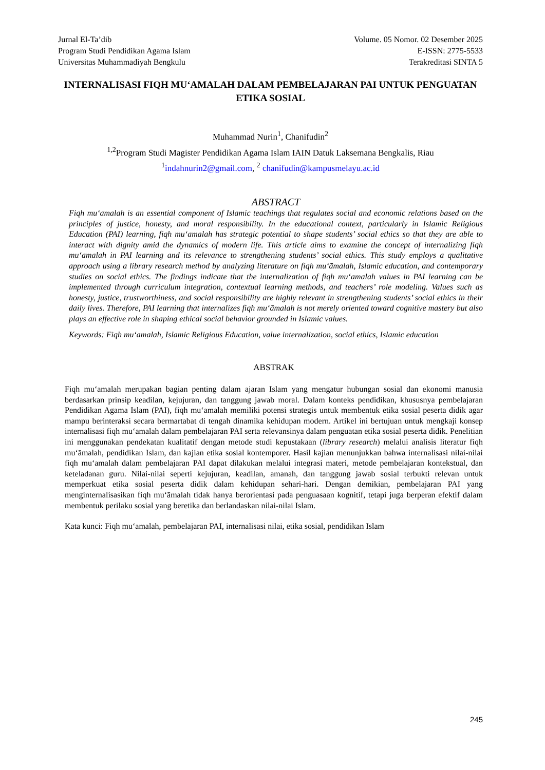Jurnal El-Ta’dib
Program Studi Pendidikan Agama Islam
Universitas Muhammadiyah Bengkulu
Volume. 05 Nomor. 02 Desember 2025
E-ISSN: 2775-5533
Terakreditasi SINTA 5
INTERNALISASI FIQH MU‘AMALAH DALAM PEMBELAJARAN PAI UNTUK PENGUATAN ETIKA SOSIAL
Muhammad Nurin<sup>1</sup>, Chanifudin<sup>2</sup>
<sup>1,2</sup>Program Studi Magister Pendidikan Agama Islam IAIN Datuk Laksemana Bengkalis, Riau
<sup>1</sup> indahnurin2@gmail.com, <sup>2</sup> chanifudin@kampusmelayu.ac.id
ABSTRACT
Fiqh mu‘amalah is an essential component of Islamic teachings that regulates social and economic relations based on the principles of justice, honesty, and moral responsibility. In the educational context, particularly in Islamic Religious Education (PAI) learning, fiqh mu‘amalah has strategic potential to shape students’ social ethics so that they are able to interact with dignity amid the dynamics of modern life. This article aims to examine the concept of internalizing fiqh mu‘amalah in PAI learning and its relevance to strengthening students’ social ethics. This study employs a qualitative approach using a library research method by analyzing literature on fiqh mu‘āmalah, Islamic education, and contemporary studies on social ethics. The findings indicate that the internalization of fiqh mu‘amalah values in PAI learning can be implemented through curriculum integration, contextual learning methods, and teachers’ role modeling. Values such as honesty, justice, trustworthiness, and social responsibility are highly relevant in strengthening students’ social ethics in their daily lives. Therefore, PAI learning that internalizes fiqh mu‘āmalah is not merely oriented toward cognitive mastery but also plays an effective role in shaping ethical social behavior grounded in Islamic values.
Keywords: Fiqh mu‘amalah, Islamic Religious Education, value internalization, social ethics, Islamic education
ABSTRAK
Fiqh mu‘amalah merupakan bagian penting dalam ajaran Islam yang mengatur hubungan sosial dan ekonomi manusia berdasarkan prinsip keadilan, kejujuran, dan tanggung jawab moral. Dalam konteks pendidikan, khususnya pembelajaran Pendidikan Agama Islam (PAI), fiqh mu‘amalah memiliki potensi strategis untuk membentuk etika sosial peserta didik agar mampu berinteraksi secara bermartabat di tengah dinamika kehidupan modern. Artikel ini bertujuan untuk mengkaji konsep internalisasi fiqh mu‘amalah dalam pembelajaran PAI serta relevansinya dalam penguatan etika sosial peserta didik. Penelitian ini menggunakan pendekatan kualitatif dengan metode studi kepustakaan (library research) melalui analisis literatur fiqh mu‘āmalah, pendidikan Islam, dan kajian etika sosial kontemporer. Hasil kajian menunjukkan bahwa internalisasi nilai-nilai fiqh mu‘amalah dalam pembelajaran PAI dapat dilakukan melalui integrasi materi, metode pembelajaran kontekstual, dan keteladanan guru. Nilai-nilai seperti kejujuran, keadilan, amanah, dan tanggung jawab sosial terbukti relevan untuk memperkuat etika sosial peserta didik dalam kehidupan sehari-hari. Dengan demikian, pembelajaran PAI yang menginternalisasikan fiqh mu‘āmalah tidak hanya berorientasi pada penguasaan kognitif, tetapi juga berperan efektif dalam membentuk perilaku sosial yang beretika dan berlandaskan nilai-nilai Islam.
Kata kunci: Fiqh mu‘amalah, pembelajaran PAI, internalisasi nilai, etika sosial, pendidikan Islam
245